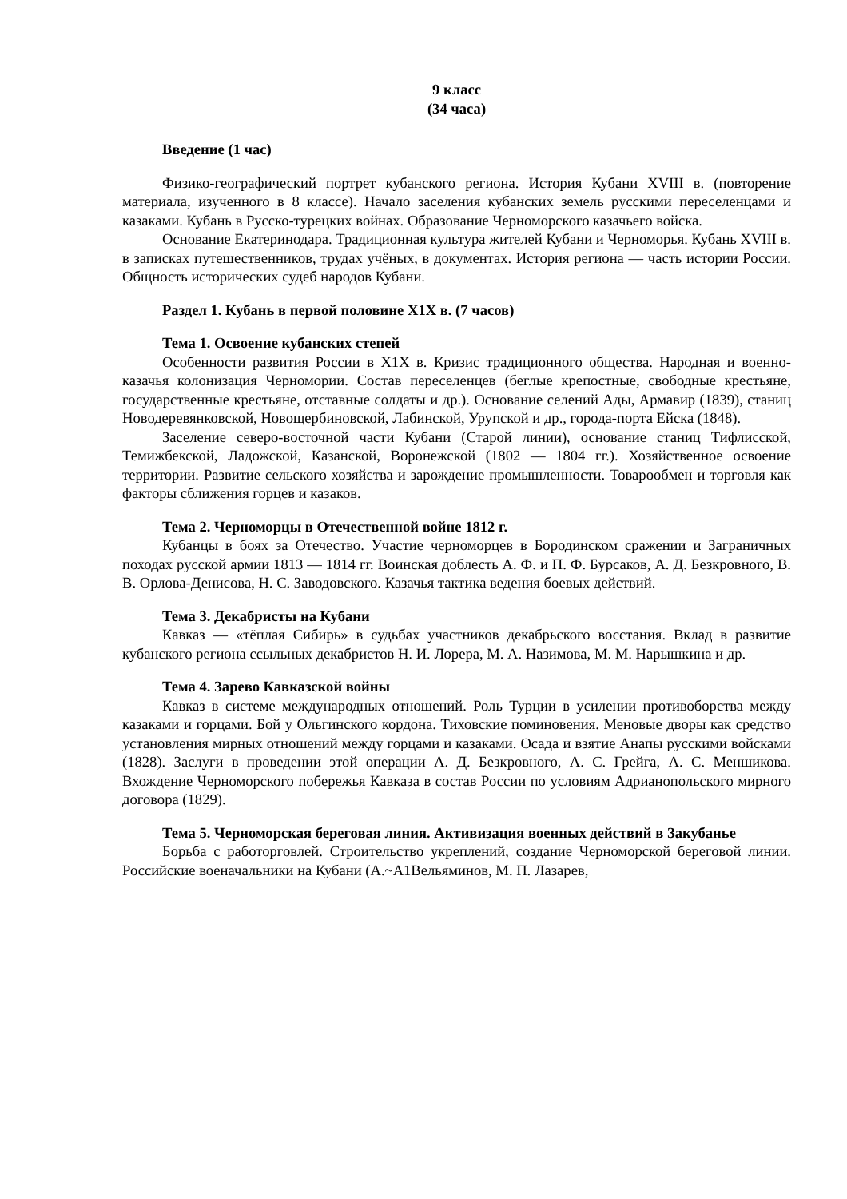9 класс
(34 часа)
Введение (1 час)
Физико-географический портрет кубанского региона. История Кубани XVIII в. (повторение материала, изученного в 8 классе). Начало заселения кубанских земель русскими переселенцами и казаками. Кубань в Русско-турецких войнах. Образование Черноморского казачьего войска.
Основание Екатеринодара. Традиционная культура жителей Кубани и Черноморья. Кубань XVIII в. в записках путешественников, трудах учёных, в документах. История региона — часть истории России. Общность исторических судеб народов Кубани.
Раздел 1. Кубань в первой половине X1X в. (7 часов)
Тема 1. Освоение кубанских степей
Особенности развития России в X1X в. Кризис традиционного общества. Народная и военно-казачья колонизация Черномории. Состав переселенцев (беглые крепостные, свободные крестьяне, государственные крестьяне, отставные солдаты и др.). Основание селений Ады, Армавир (1839), станиц Новодеревянковской, Новощербиновской, Лабинской, Урупской и др., города-порта Ейска (1848).
Заселение северо-восточной части Кубани (Старой линии), основание станиц Тифлисской, Темижбекской, Ладожской, Казанской, Воронежской (1802 — 1804 гг.). Хозяйственное освоение территории. Развитие сельского хозяйства и зарождение промышленности. Товарообмен и торговля как факторы сближения горцев и казаков.
Тема 2. Черноморцы в Отечественной войне 1812 г.
Кубанцы в боях за Отечество. Участие черноморцев в Бородинском сражении и Заграничных походах русской армии 1813 — 1814 гг. Воинская доблесть А. Ф. и П. Ф. Бурсаков, А. Д. Безкровного, В. В. Орлова-Денисова, Н. С. Заводовского. Казачья тактика ведения боевых действий.
Тема 3. Декабристы на Кубани
Кавказ — «тёплая Сибирь» в судьбах участников декабрьского восстания. Вклад в развитие кубанского региона ссыльных декабристов Н. И. Лорера, М. А. Назимова, М. М. Нарышкина и др.
Тема 4. Зарево Кавказской войны
Кавказ в системе международных отношений. Роль Турции в усилении противоборства между казаками и горцами. Бой у Ольгинского кордона. Тиховские поминовения. Меновые дворы как средство установления мирных отношений между горцами и казаками. Осада и взятие Анапы русскими войсками (1828). Заслуги в проведении этой операции А. Д. Безкровного, А. С. Грейга, А. С. Меншикова. Вхождение Черноморского побережья Кавказа в состав России по условиям Адрианопольского мирного договора (1829).
Тема 5. Черноморская береговая линия. Активизация военных действий в Закубанье
Борьба с работорговлей. Строительство укреплений, создание Черноморской береговой линии. Российские военачальники на Кубани (А.~А1Вельяминов, М. П. Лазарев,